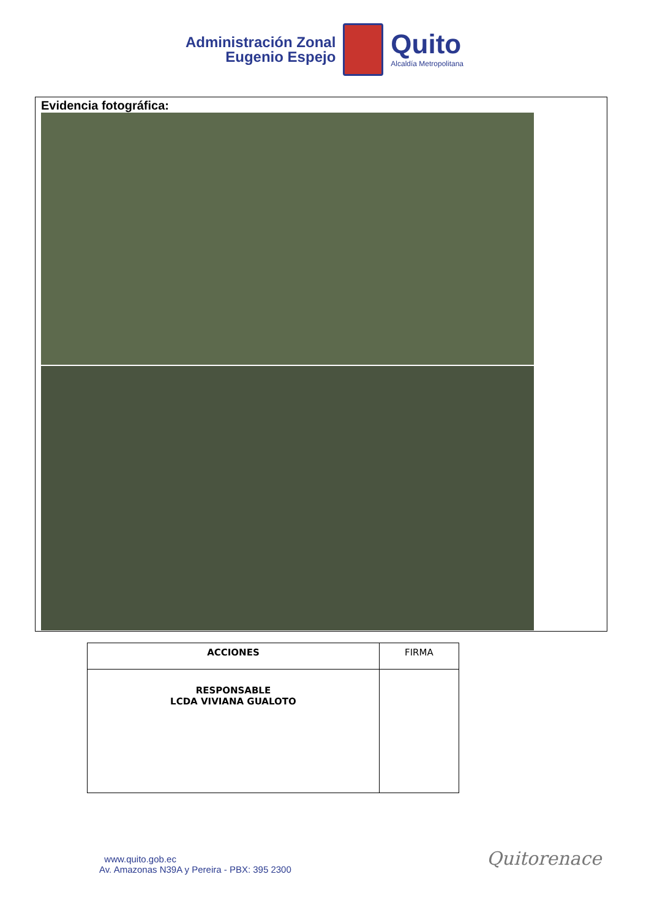Administración Zonal
Eugenio Espejo
Quito
Alcaldía Metropolitana
Evidencia fotográfica:
| ACCIONES | FIRMA |
| RESPONSABLE LCDA VIVIANA GUALOTO | |
www.quito.gob.ec
Av. Amazonas N39A y Pereira - PBX: 395 2300
Quitorenace